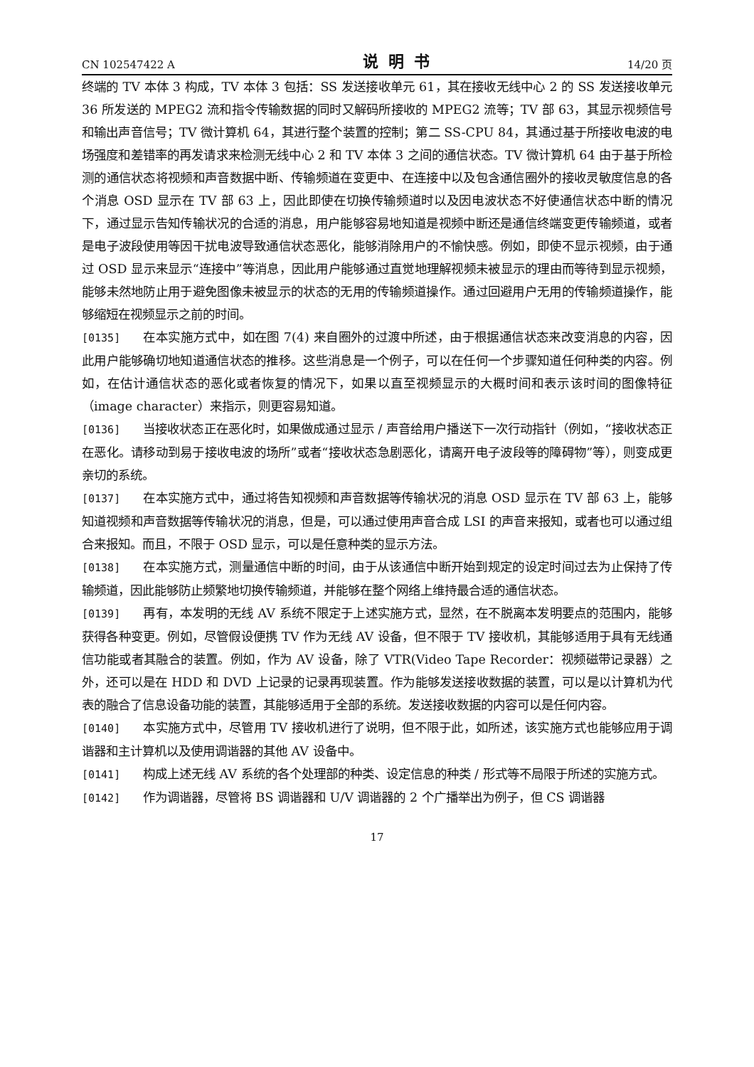CN 102547422 A 说明书 14/20 页
终端的 TV 本体 3 构成，TV 本体 3 包括：SS 发送接收单元 61，其在接收无线中心 2 的 SS 发送接收单元 36 所发送的 MPEG2 流和指令传输数据的同时又解码所接收的 MPEG2 流等；TV 部 63，其显示视频信号和输出声音信号；TV 微计算机 64，其进行整个装置的控制；第二 SS-CPU 84，其通过基于所接收电波的电场强度和差错率的再发请求来检测无线中心 2 和 TV 本体 3 之间的通信状态。TV 微计算机 64 由于基于所检测的通信状态将视频和声音数据中断、传输频道在变更中、在连接中以及包含通信圈外的接收灵敏度信息的各个消息 OSD 显示在 TV 部 63 上，因此即使在切换传输频道时以及因电波状态不好使通信状态中断的情况下，通过显示告知传输状况的合适的消息，用户能够容易地知道是视频中断还是通信终端变更传输频道，或者是电子波段使用等因干扰电波导致通信状态恶化，能够消除用户的不愉快感。例如，即使不显示视频，由于通过 OSD 显示来显示“连接中”等消息，因此用户能够通过直觉地理解视频未被显示的理由而等待到显示视频，能够未然地防止用于避免图像未被显示的状态的无用的传输频道操作。通过回避用户无用的传输频道操作，能够缩短在视频显示之前的时间。
[0135] 在本实施方式中，如在图 7(4) 来自圈外的过渡中所述，由于根据通信状态来改变消息的内容，因此用户能够确切地知道通信状态的推移。这些消息是一个例子，可以在任何一个步骤知道任何种类的内容。例如，在估计通信状态的恶化或者恢复的情况下，如果以直至视频显示的大概时间和表示该时间的图像特征（image character）来指示，则更容易知道。
[0136] 当接收状态正在恶化时，如果做成通过显示 / 声音给用户播送下一次行动指针（例如，“接收状态正在恶化。请移动到易于接收电波的场所”或者“接收状态急剧恶化，请离开电子波段等的障碍物”等），则变成更亲切的系统。
[0137] 在本实施方式中，通过将告知视频和声音数据等传输状况的消息 OSD 显示在 TV 部 63 上，能够知道视频和声音数据等传输状况的消息，但是，可以通过使用声音合成 LSI 的声音来报知，或者也可以通过组合来报知。而且，不限于 OSD 显示，可以是任意种类的显示方法。
[0138] 在本实施方式，测量通信中断的时间，由于从该通信中断开始到规定的设定时间过去为止保持了传输频道，因此能够防止频繁地切换传输频道，并能够在整个网络上维持最合适的通信状态。
[0139] 再有，本发明的无线 AV 系统不限定于上述实施方式，显然，在不脱离本发明要点的范围内，能够获得各种变更。例如，尽管假设便携 TV 作为无线 AV 设备，但不限于 TV 接收机，其能够适用于具有无线通信功能或者其融合的装置。例如，作为 AV 设备，除了 VTR(Video Tape Recorder：视频磁带记录器）之外，还可以是在 HDD 和 DVD 上记录的记录再现装置。作为能够发送接收数据的装置，可以是以计算机为代表的融合了信息设备功能的装置，其能够适用于全部的系统。发送接收数据的内容可以是任何内容。
[0140] 本实施方式中，尽管用 TV 接收机进行了说明，但不限于此，如所述，该实施方式也能够应用于调谐器和主计算机以及使用调谐器的其他 AV 设备中。
[0141] 构成上述无线 AV 系统的各个处理部的种类、设定信息的种类 / 形式等不局限于所述的实施方式。
[0142] 作为调谐器，尽管将 BS 调谐器和 U/V 调谐器的 2 个广播举出为例子，但 CS 调谐器
17